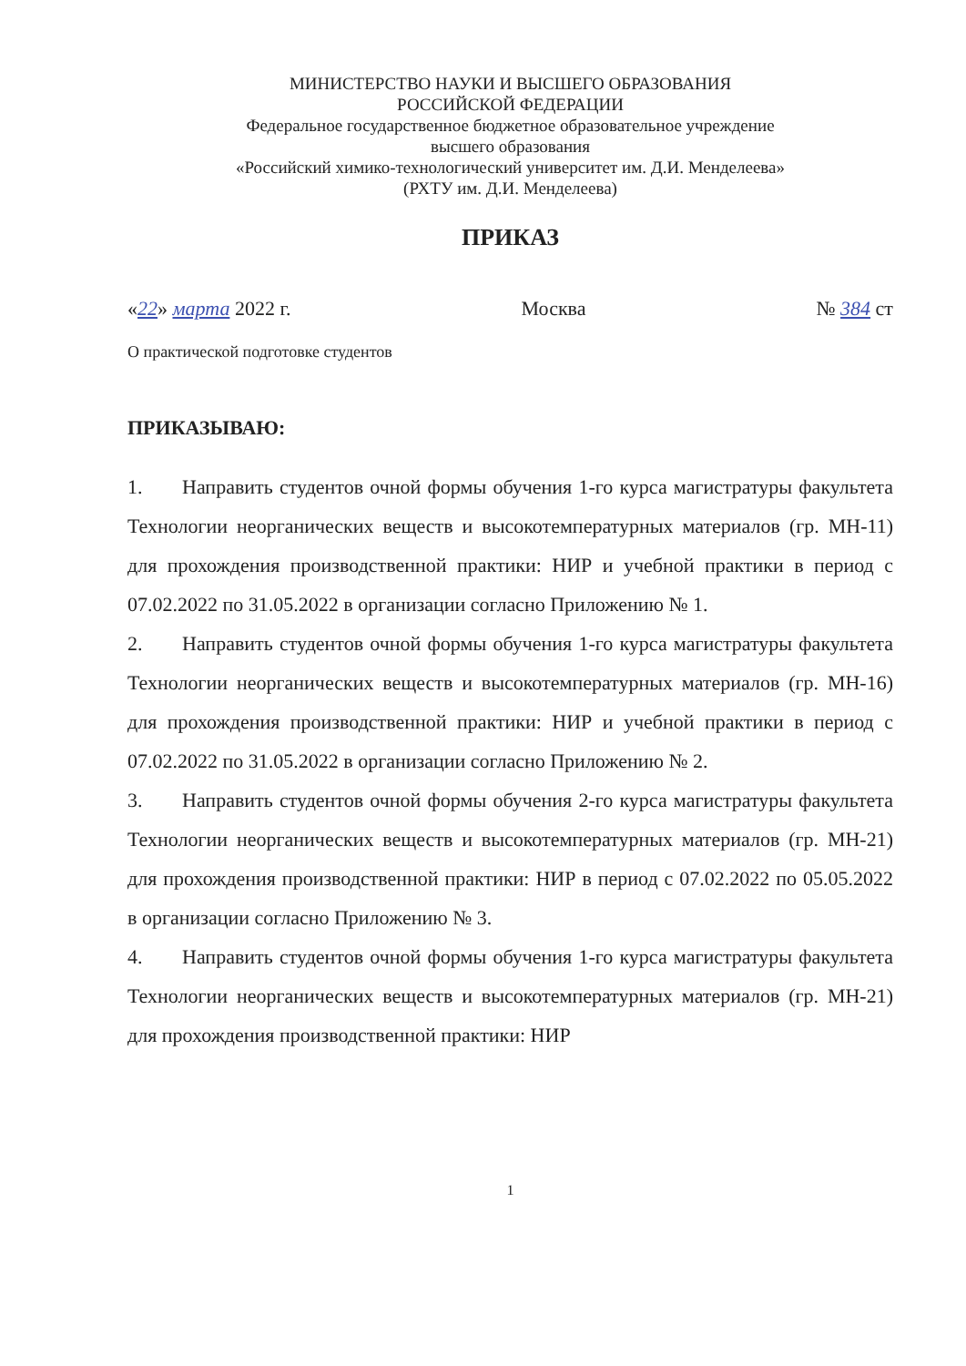МИНИСТЕРСТВО НАУКИ И ВЫСШЕГО ОБРАЗОВАНИЯ
РОССИЙСКОЙ ФЕДЕРАЦИИ
Федеральное государственное бюджетное образовательное учреждение
высшего образования
«Российский химико-технологический университет им. Д.И. Менделеева»
(РХТУ им. Д.И. Менделеева)
ПРИКАЗ
«22» марта 2022 г. Москва № 384 ст
О практической подготовке студентов
ПРИКАЗЫВАЮ:
1. Направить студентов очной формы обучения 1-го курса магистратуры факультета Технологии неорганических веществ и высокотемпературных материалов (гр. МН-11) для прохождения производственной практики: НИР и учебной практики в период с 07.02.2022 по 31.05.2022 в организации согласно Приложению № 1.
2. Направить студентов очной формы обучения 1-го курса магистратуры факультета Технологии неорганических веществ и высокотемпературных материалов (гр. МН-16) для прохождения производственной практики: НИР и учебной практики в период с 07.02.2022 по 31.05.2022 в организации согласно Приложению № 2.
3. Направить студентов очной формы обучения 2-го курса магистратуры факультета Технологии неорганических веществ и высокотемпературных материалов (гр. МН-21) для прохождения производственной практики: НИР в период с 07.02.2022 по 05.05.2022 в организации согласно Приложению № 3.
4. Направить студентов очной формы обучения 1-го курса магистратуры факультета Технологии неорганических веществ и высокотемпературных материалов (гр. МН-21) для прохождения производственной практики: НИР
1